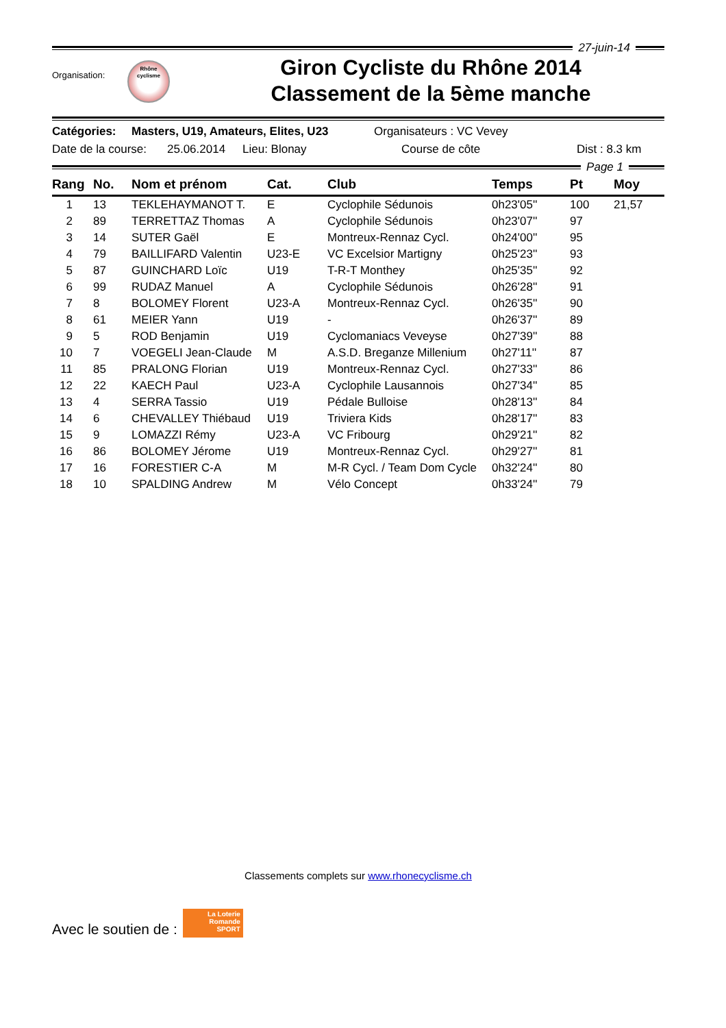27-juin-14
Organisation:
Rhône
cyclisme
Giron Cycliste du Rhône 2014
Classement de la 5ème manche
Catégories: Masters, U19, Amateurs, Elites, U23 Organisateurs : VC Vevey
Date de la course: 25.06.2014 Lieu: Blonay Course de côte Dist : 8.3 km
Page 1
| Rang | No. | Nom et prénom | Cat. | Club | Temps | Pt | Moy |
| --- | --- | --- | --- | --- | --- | --- | --- |
| 1 | 13 | TEKLEHAYMANOT T. | E | Cyclophile Sédunois | 0h23'05'' | 100 | 21,57 |
| 2 | 89 | TERRETTAZ Thomas | A | Cyclophile Sédunois | 0h23'07'' | 97 | |
| 3 | 14 | SUTER Gaël | E | Montreux-Rennaz Cycl. | 0h24'00'' | 95 | |
| 4 | 79 | BAILLIFARD Valentin | U23-E | VC Excelsior Martigny | 0h25'23'' | 93 | |
| 5 | 87 | GUINCHARD Loïc | U19 | T-R-T Monthey | 0h25'35'' | 92 | |
| 6 | 99 | RUDAZ Manuel | A | Cyclophile Sédunois | 0h26'28'' | 91 | |
| 7 | 8 | BOLOMEY Florent | U23-A | Montreux-Rennaz Cycl. | 0h26'35'' | 90 | |
| 8 | 61 | MEIER Yann | U19 | - | 0h26'37'' | 89 | |
| 9 | 5 | ROD Benjamin | U19 | Cyclomaniacs Veveyse | 0h27'39'' | 88 | |
| 10 | 7 | VOEGELI Jean-Claude | M | A.S.D. Breganze Millenium | 0h27'11'' | 87 | |
| 11 | 85 | PRALONG Florian | U19 | Montreux-Rennaz Cycl. | 0h27'33'' | 86 | |
| 12 | 22 | KAECH Paul | U23-A | Cyclophile Lausannois | 0h27'34'' | 85 | |
| 13 | 4 | SERRA Tassio | U19 | Pédale Bulloise | 0h28'13'' | 84 | |
| 14 | 6 | CHEVALLEY Thiébaud | U19 | Triviera Kids | 0h28'17'' | 83 | |
| 15 | 9 | LOMAZZI Rémy | U23-A | VC Fribourg | 0h29'21'' | 82 | |
| 16 | 86 | BOLOMEY Jérome | U19 | Montreux-Rennaz Cycl. | 0h29'27'' | 81 | |
| 17 | 16 | FORESTIER C-A | M | M-R Cycl. / Team Dom Cycle | 0h32'24'' | 80 | |
| 18 | 10 | SPALDING Andrew | M | Vélo Concept | 0h33'24'' | 79 | |
Classements complets sur www.rhonecyclisme.ch
Avec le soutien de :
La Loterie Romande
SPORT